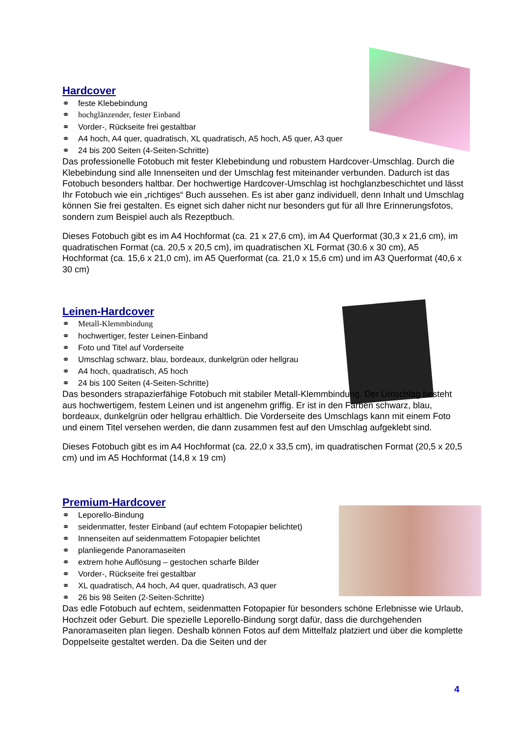Hardcover
⚭ feste Klebebindung
⚭ hochglänzender, fester Einband
⚭ Vorder-, Rückseite frei gestaltbar
⚭ A4 hoch, A4 quer, quadratisch, XL quadratisch, A5 hoch, A5 quer, A3 quer
⚭ 24 bis 200 Seiten (4-Seiten-Schritte)
Das professionelle Fotobuch mit fester Klebebindung und robustem Hardcover-Umschlag. Durch die Klebebindung sind alle Innenseiten und der Umschlag fest miteinander verbunden. Dadurch ist das Fotobuch besonders haltbar. Der hochwertige Hardcover-Umschlag ist hochglanzbeschichtet und lässt Ihr Fotobuch wie ein „richtiges“ Buch aussehen. Es ist aber ganz individuell, denn Inhalt und Umschlag können Sie frei gestalten. Es eignet sich daher nicht nur besonders gut für all Ihre Erinnerungsfotos, sondern zum Beispiel auch als Rezeptbuch.
Dieses Fotobuch gibt es im A4 Hochformat (ca. 21 x 27,6 cm), im A4 Querformat (30,3 x 21,6 cm), im quadratischen Format (ca. 20,5 x 20,5 cm), im quadratischen XL Format (30.6 x 30 cm), A5 Hochformat (ca. 15,6 x 21,0 cm), im A5 Querformat (ca. 21,0 x 15,6 cm) und im A3 Querformat (40,6 x 30 cm)
Leinen-Hardcover
⚭ Metall-Klemmbindung
⚭ hochwertiger, fester Leinen-Einband
⚭ Foto und Titel auf Vorderseite
⚭ Umschlag schwarz, blau, bordeaux, dunkelgrün oder hellgrau
⚭ A4 hoch, quadratisch, A5 hoch
⚭ 24 bis 100 Seiten (4-Seiten-Schritte)
Das besonders strapazierfähige Fotobuch mit stabiler Metall-Klemmbindung. Der Umschlag besteht aus hochwertigem, festem Leinen und ist angenehm griffig. Er ist in den Farben schwarz, blau, bordeaux, dunkelgrün oder hellgrau erhältlich. Die Vorderseite des Umschlags kann mit einem Foto und einem Titel versehen werden, die dann zusammen fest auf den Umschlag aufgeklebt sind.
Dieses Fotobuch gibt es im A4 Hochformat (ca. 22,0 x 33,5 cm), im quadratischen Format (20,5 x 20,5 cm) und im A5 Hochformat (14,8 x 19 cm)
Premium-Hardcover
⚭ Leporello-Bindung
⚭ seidenmatter, fester Einband (auf echtem Fotopapier belichtet)
⚭ Innenseiten auf seidenmattem Fotopapier belichtet
⚭ planliegende Panoramaseiten
⚭ extrem hohe Auflösung – gestochen scharfe Bilder
⚭ Vorder-, Rückseite frei gestaltbar
⚭ XL quadratisch, A4 hoch, A4 quer, quadratisch, A3 quer
⚭ 26 bis 98 Seiten (2-Seiten-Schritte)
Das edle Fotobuch auf echtem, seidenmatten Fotopapier für besonders schöne Erlebnisse wie Urlaub, Hochzeit oder Geburt. Die spezielle Leporello-Bindung sorgt dafür, dass die durchgehenden Panoramaseiten plan liegen. Deshalb können Fotos auf dem Mittelfalz platziert und über die komplette Doppelseite gestaltet werden. Da die Seiten und der
4